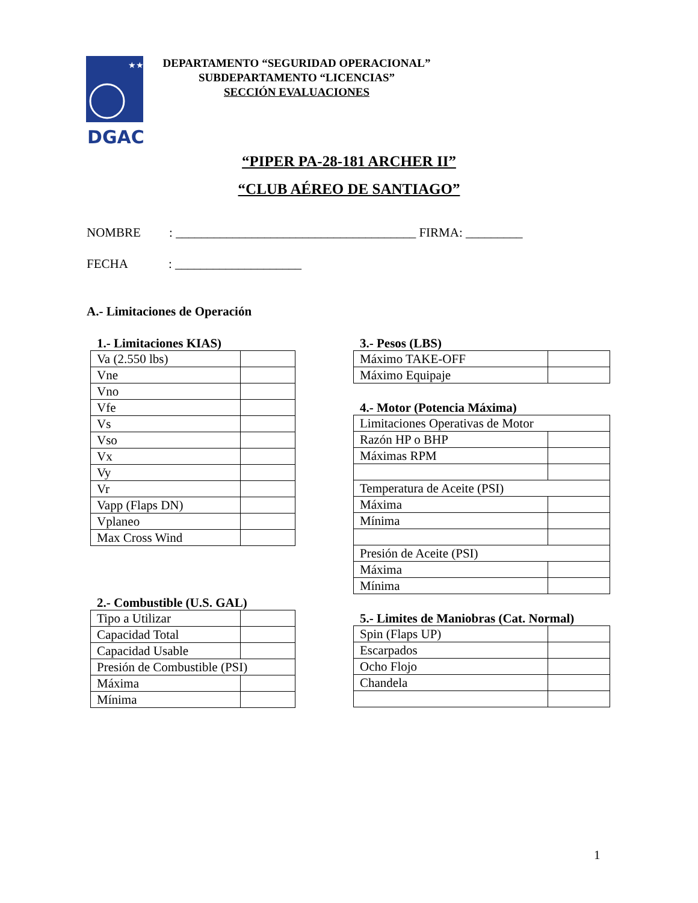★★
DGAC
DEPARTAMENTO “SEGURIDAD OPERACIONAL”
SUBDEPARTAMENTO “LICENCIAS”
SECCIÓN EVALUACIONES
“PIPER PA-28-181 ARCHER II”
“CLUB AÉREO DE SANTIAGO”
NOMBRE : ______________________________________ FIRMA: _________
FECHA : ____________________
A.- Limitaciones de Operación
1.- Limitaciones KIAS)
| Va (2.550 lbs) | |
| Vne | |
| Vno | |
| Vfe | |
| Vs | |
| Vso | |
| Vx | |
| Vy | |
| Vr | |
| Vapp (Flaps DN) | |
| Vplaneo | |
| Max Cross Wind | |
2.- Combustible (U.S. GAL)
| Tipo a Utilizar | |
| Capacidad Total | |
| Capacidad Usable | |
| Presión de Combustible (PSI) | |
| Máxima | |
| Mínima | |
3.- Pesos (LBS)
| Máximo TAKE-OFF | |
| Máximo Equipaje | |
4.- Motor (Potencia Máxima)
| Limitaciones Operativas de Motor | |
| Razón HP o BHP | |
| Máximas RPM | |
| Temperatura de Aceite (PSI) | |
| Máxima | |
| Mínima | |
| Presión de Aceite (PSI) | |
| Máxima | |
| Mínima | |
5.- Limites de Maniobras (Cat. Normal)
| Spin (Flaps UP) | |
| Escarpados | |
| Ocho Flojo | |
| Chandela | |
1